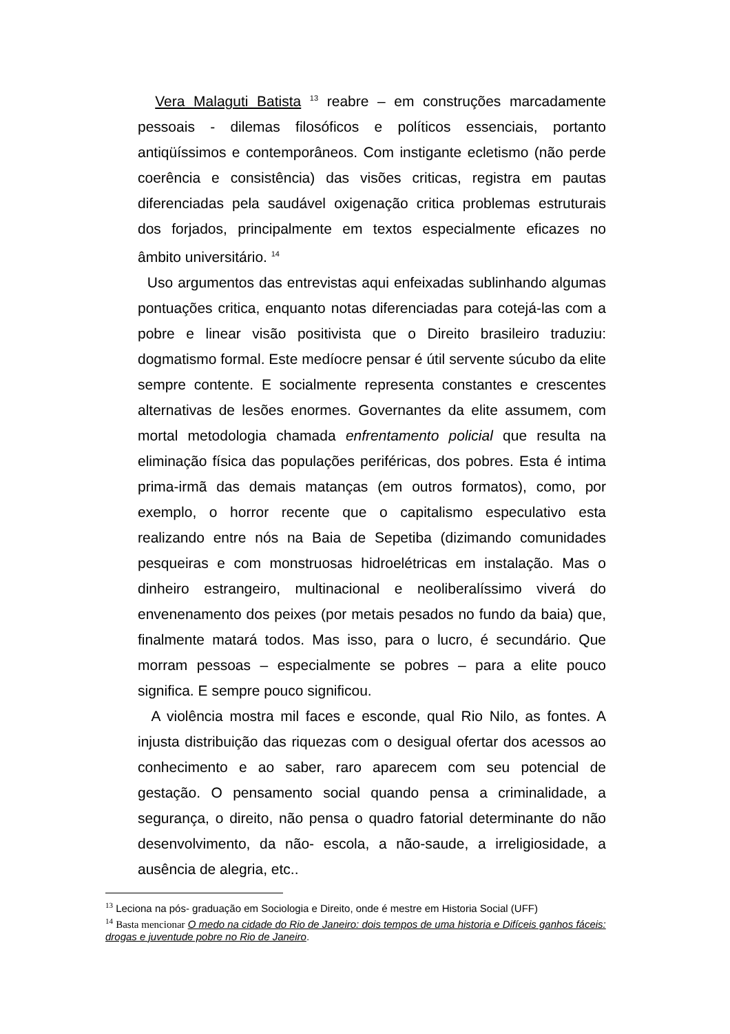Vera Malaguti Batista <sup>13</sup> reabre – em construções marcadamente pessoais - dilemas filosóficos e políticos essenciais, portanto antiqüíssimos e contemporâneos. Com instigante ecletismo (não perde coerência e consistência) das visões criticas, registra em pautas diferenciadas pela saudável oxigenação critica problemas estruturais dos forjados, principalmente em textos especialmente eficazes no âmbito universitário. <sup>14</sup>
Uso argumentos das entrevistas aqui enfeixadas sublinhando algumas pontuações critica, enquanto notas diferenciadas para cotejá-las com a pobre e linear visão positivista que o Direito brasileiro traduziu: dogmatismo formal. Este medíocre pensar é útil servente súcubo da elite sempre contente. E socialmente representa constantes e crescentes alternativas de lesões enormes. Governantes da elite assumem, com mortal metodologia chamada enfrentamento policial que resulta na eliminação física das populações periféricas, dos pobres. Esta é intima prima-irmã das demais matanças (em outros formatos), como, por exemplo, o horror recente que o capitalismo especulativo esta realizando entre nós na Baia de Sepetiba (dizimando comunidades pesqueiras e com monstruosas hidroelétricas em instalação. Mas o dinheiro estrangeiro, multinacional e neoliberalíssimo viverá do envenenamento dos peixes (por metais pesados no fundo da baia) que, finalmente matará todos. Mas isso, para o lucro, é secundário. Que morram pessoas – especialmente se pobres – para a elite pouco significa. E sempre pouco significou.
A violência mostra mil faces e esconde, qual Rio Nilo, as fontes. A injusta distribuição das riquezas com o desigual ofertar dos acessos ao conhecimento e ao saber, raro aparecem com seu potencial de gestação. O pensamento social quando pensa a criminalidade, a segurança, o direito, não pensa o quadro fatorial determinante do não desenvolvimento, da não- escola, a não-saude, a irreligiosidade, a ausência de alegria, etc..
<sup>13</sup> Leciona na pós- graduação em Sociologia e Direito, onde é mestre em Historia Social (UFF)
<sup>14</sup> Basta mencionar O medo na cidade do Rio de Janeiro: dois tempos de uma historia e Difíceis ganhos fáceis: drogas e juventude pobre no Rio de Janeiro.